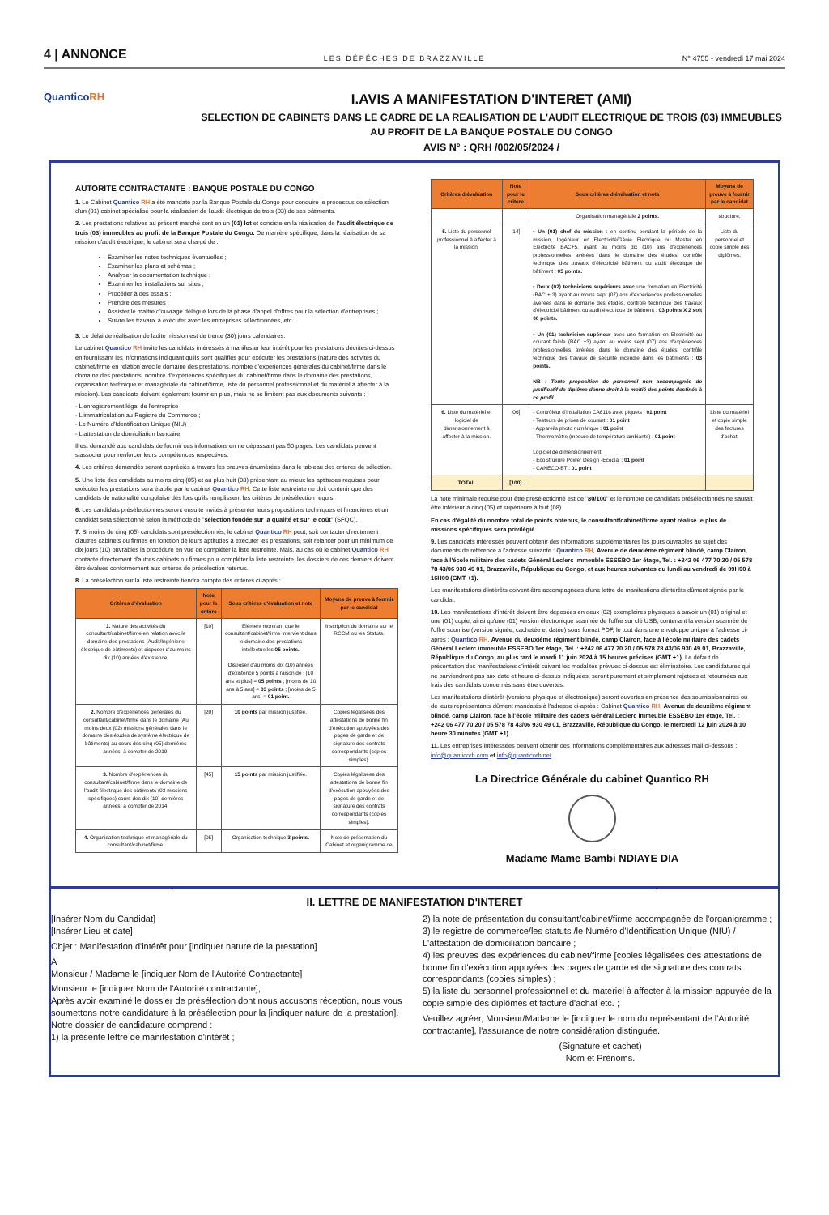4 | ANNONCE
LES DÉPÊCHES DE BRAZZAVILLE
N° 4755 - vendredi 17 mai 2024
QuanticoRH
I.AVIS A MANIFESTATION D'INTERET (AMI)
SELECTION DE CABINETS DANS LE CADRE DE LA REALISATION DE L'AUDIT ELECTRIQUE DE TROIS (03) IMMEUBLES AU PROFIT DE LA BANQUE POSTALE DU CONGO
AVIS N° : QRH /002/05/2024 /
AUTORITE CONTRACTANTE : BANQUE POSTALE DU CONGO
1. Le Cabinet Quantico RH a été mandaté par la Banque Postale du Congo pour conduire le processus de sélection d'un (01) cabinet spécialisé pour la réalisation de l'audit électrique de trois (03) de ses bâtiments.
2. Les prestations relatives au présent marché sont en un (01) lot et consiste en la réalisation de l'audit électrique de trois (03) immeubles au profit de la Banque Postale du Congo. De manière spécifique, dans la réalisation de sa mission d'audit électrique, le cabinet sera chargé de :
Examiner les notes techniques éventuelles ;
Examiner les plans et schémas ;
Analyser la documentation technique ;
Examiner les installations sur sites ;
Procéder à des essais ;
Prendre des mesures ;
Assister le maître d'ouvrage délégué lors de la phase d'appel d'offres pour la sélection d'entreprises ;
Suivre les travaux à exécuter avec les entreprises sélectionnées, etc.
3. Le délai de réalisation de ladite mission est de trente (30) jours calendaires.
Le cabinet Quantico RH invite les candidats intéressés à manifester leur intérêt pour les prestations décrites ci-dessus en fournissant les informations indiquant qu'ils sont qualifiés pour exécuter les prestations (nature des activités du cabinet/firme en relation avec le domaine des prestations, nombre d'expériences générales du cabinet/firme dans le domaine des prestations, nombre d'expériences spécifiques du cabinet/firme dans le domaine des prestations, organisation technique et managériale du cabinet/firme, liste du personnel professionnel et du matériel à affecter à la mission). Les candidats doivent également fournir en plus, mais ne se limitent pas aux documents suivants :
- L'enregistrement légal de l'entreprise ;
- L'immatriculation au Registre du Commerce ;
- Le Numéro d'Identification Unique (NIU) ;
- L'attestation de domiciliation bancaire.
Il est demandé aux candidats de fournir ces informations en ne dépassant pas 50 pages. Les candidats peuvent s'associer pour renforcer leurs compétences respectives.
4. Les critères demandés seront appréciés à travers les preuves énumérées dans le tableau des critères de sélection.
5. Une liste des candidats au moins cinq (05) et au plus huit (08) présentant au mieux les aptitudes requises pour exécuter les prestations sera établie par le cabinet Quantico RH. Cette liste restreinte ne doit contenir que des candidats de nationalité congolaise dès lors qu'ils remplissent les critères de présélection requis.
6. Les candidats présélectionnés seront ensuite invités à présenter leurs propositions techniques et financières et un candidat sera sélectionné selon la méthode de "sélection fondée sur la qualité et sur le coût" (SFQC).
7. Si moins de cinq (05) candidats sont présélectionnés, le cabinet Quantico RH peut, soit contacter directement d'autres cabinets ou firmes en fonction de leurs aptitudes à exécuter les prestations, soit relancer pour un minimum de dix jours (10) ouvrables la procédure en vue de compléter la liste restreinte. Mais, au cas où le cabinet Quantico RH contacte directement d'autres cabinets ou firmes pour compléter la liste restreinte, les dossiers de ces derniers doivent être évalués conformément aux critères de présélection retenus.
8. La présélection sur la liste restreinte tiendra compte des critères ci-après :
| Critères d'évaluation | Note pour le critère | Sous critères d'évaluation et note | Moyens de preuve à fournir par le candidat |
| --- | --- | --- | --- |
| 1. Nature des activités du consultant/cabinet/firme en relation avec le domaine des prestations (Audit/Ingénierie électrique de bâtiments) et disposer d'au moins dix (10) années d'existence. | [10] | Elément montrant que le consultant/cabinet/firme intervient dans le domaine des prestations intellectuelles 05 points. Disposer d'au moins dix (10) années d'existence 5 points à raison de : [10 ans et plus] = 05 points ; [moins de 10 ans à 5 ans] = 03 points ; [moins de 5 ans] = 01 point. | Inscription du domaine sur le RCCM ou les Statuts. |
| 2. Nombre d'expériences générales du consultant/cabinet/firme dans le domaine (Au moins deux (02) missions générales dans le domaine des études de système électrique de bâtiments) au cours des cinq (05) dernières années, à compter de 2019. | [20] | 10 points par mission justifiée. | Copies légalisées des attestations de bonne fin d'exécution appuyées des pages de garde et de signature des contrats correspondants (copies simples). |
| 3. Nombre d'expériences du consultant/cabinet/firme dans le domaine de l'audit électrique des bâtiments (03 missions spécifiques) cours des dix (10) dernières années, à compter de 2014. | [45] | 15 points par mission justifiée. | Copies légalisées des attestations de bonne fin d'exécution appuyées des pages de garde et de signature des contrats correspondants (copies simples). |
| 4. Organisation technique et managériale du consultant/cabinet/firme. | [05] | Organisation technique 3 points. | Note de présentation du Cabinet et organigramme de |
| Critères d'évaluation | Note pour le critère | Sous critères d'évaluation et note | Moyens de preuve à fournir par le candidat |
| --- | --- | --- | --- |
| | | Organisation managériale 2 points. | structure. |
| 5. Liste du personnel professionnel à affecter à la mission. | [14] | • Un (01) chef de mission : en continu pendant la période de la mission, Ingénieur en Electricité/Génie Electrique ou Master en Electricité BAC+5, ayant au moins dix (10) ans d'expériences professionnelles avérées dans le domaine des études, contrôle technique des travaux d'électricité bâtiment ou audit électrique de bâtiment : 05 points. • Deux (02) techniciens supérieurs avec une formation en Electricité (BAC + 3) ayant au moins sept (07) ans d'expériences professionnelles avérées dans le domaine des études, contrôle technique des travaux d'électricité bâtiment ou audit électrique de bâtiment : 03 points X 2 soit 06 points. • Un (01) technicien supérieur avec une formation en Electricité ou courant faible (BAC +3) ayant au moins sept (07) ans d'expériences professionnelles avérées dans le domaine des études, contrôle technique des travaux de sécurité incendie dans les bâtiments : 03 points. NB : Toute proposition de personnel non accompagnée de justificatif de diplôme donne droit à la moitié des points destinés à ce profil. | Liste du personnel et copie simple des diplômes. |
| 6. Liste du matériel et logiciel de dimensionnement à affecter à la mission. | [06] | - Contrôleur d'installation CA6116 avec piquets : 01 point - Testeurs de prises de courant : 01 point - Appareils photo numérique : 01 point - Thermomètre (mesure de température ambiante) : 01 point Logiciel de dimensionnement - EcoStruxure Power Design -Ecodial : 01 point - CANECO-BT : 01 point | Liste du matériel et copie simple des factures d'achat. |
| TOTAL | [100] | | |
La note minimale requise pour être présélectionné est de "80/100" et le nombre de candidats présélectionnés ne saurait être inférieur à cinq (05) et supérieure à huit (08).
En cas d'égalité du nombre total de points obtenus, le consultant/cabinet/firme ayant réalisé le plus de missions spécifiques sera privilégié.
9. Les candidats intéressés peuvent obtenir des informations supplémentaires les jours ouvrables au sujet des documents de référence à l'adresse suivante : Quantico RH, Avenue de deuxième régiment blindé, camp Clairon, face à l'école militaire des cadets Général Leclerc immeuble ESSEBO 1er étage, Tel. : +242 06 477 70 20 / 05 578 78 43/06 930 49 01, Brazzaville, République du Congo, et aux heures suivantes du lundi au vendredi de 09H00 à 16H00 (GMT +1).
Les manifestations d'intérêts doivent être accompagnées d'une lettre de manifestions d'intérêts dûment signée par le candidat.
10. Les manifestations d'intérêt doivent être déposées en deux (02) exemplaires physiques à savoir un (01) original et une (01) copie, ainsi qu'une (01) version électronique scannée de l'offre sur clé USB, contenant la version scannée de l'offre soumise (version signée, cachetée et datée) sous format PDF, le tout dans une enveloppe unique à l'adresse ci-après : Quantico RH, Avenue du deuxième régiment blindé, camp Clairon, face à l'école militaire des cadets Général Leclerc immeuble ESSEBO 1er étage, Tel. : +242 06 477 70 20 / 05 578 78 43/06 930 49 01, Brazzaville, République du Congo, au plus tard le mardi 11 juin 2024 à 15 heures précises (GMT +1). Le défaut de présentation des manifestations d'intérêt suivant les modalités prévues ci-dessus est éliminatoire. Les candidatures qui ne parviendront pas aux date et heure ci-dessus indiquées, seront purement et simplement rejetées et retournées aux frais des candidats concernés sans être ouvertes.
Les manifestations d'intérêt (versions physique et électronique) seront ouvertes en présence des soumissionnaires ou de leurs représentants dûment mandatés à l'adresse ci-après : Cabinet Quantico RH, Avenue de deuxième régiment blindé, camp Clairon, face à l'école militaire des cadets Général Leclerc immeuble ESSEBO 1er étage, Tel. : +242 06 477 70 20 / 05 578 78 43/06 930 49 01, Brazzaville, République du Congo, le mercredi 12 juin 2024 à 10 heure 30 minutes (GMT +1).
11. Les entreprises intéressées peuvent obtenir des informations complémentaires aux adresses mail ci-dessous : info@quanticorh.com et info@quanticorh.net
La Directrice Générale du cabinet Quantico RH
Madame Mame Bambi NDIAYE DIA
II. LETTRE DE MANIFESTATION D'INTERET
[Insérer Nom du Candidat]
[Insérer Lieu et date]
Objet : Manifestation d'intérêt pour [indiquer nature de la prestation]
A
Monsieur / Madame le [indiquer Nom de l'Autorité Contractante]
Monsieur le [indiquer Nom de l'Autorité contractante],
Après avoir examiné le dossier de présélection dont nous accusons réception, nous vous soumettons notre candidature à la présélection pour la [indiquer nature de la prestation].
Notre dossier de candidature comprend :
1) la présente lettre de manifestation d'intérêt ;
2) la note de présentation du consultant/cabinet/firme accompagnée de l'organigramme ;
3) le registre de commerce/les statuts /le Numéro d'Identification Unique (NIU) / L'attestation de domiciliation bancaire ;
4) les preuves des expériences du cabinet/firme [copies légalisées des attestations de bonne fin d'exécution appuyées des pages de garde et de signature des contrats correspondants (copies simples) ;
5) la liste du personnel professionnel et du matériel à affecter à la mission appuyée de la copie simple des diplômes et facture d'achat etc. ;
Veuillez agréer, Monsieur/Madame le [indiquer le nom du représentant de l'Autorité contractante], l'assurance de notre considération distinguée.
(Signature et cachet)
Nom et Prénoms.